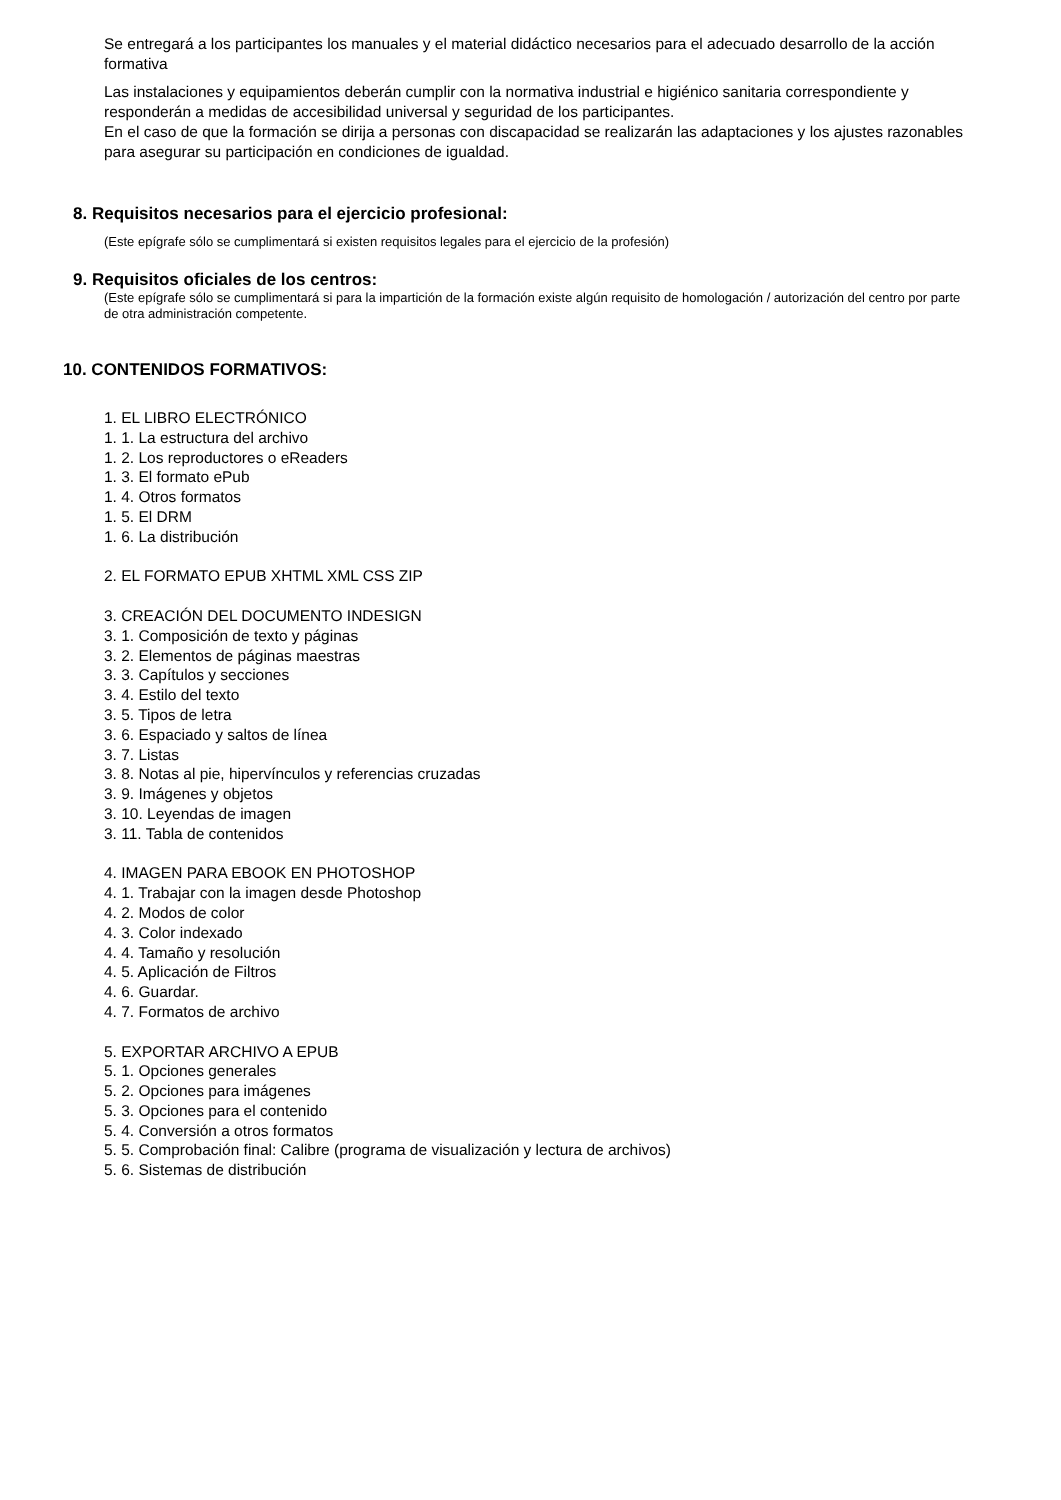Se entregará a los participantes los manuales y el material didáctico necesarios para el adecuado desarrollo de la acción formativa
Las instalaciones y equipamientos deberán cumplir con la normativa industrial e higiénico sanitaria correspondiente y responderán a medidas de accesibilidad universal y seguridad de los participantes.
En el caso de que la formación se dirija a personas con discapacidad se realizarán las adaptaciones y los ajustes razonables para asegurar su participación en condiciones de igualdad.
8. Requisitos necesarios para el ejercicio profesional:
(Este epígrafe sólo se cumplimentará si existen requisitos legales para el ejercicio de la profesión)
9. Requisitos oficiales de los centros:
(Este epígrafe sólo se cumplimentará si para la impartición de la formación existe algún requisito de homologación / autorización del centro por parte de otra administración competente.
10. CONTENIDOS FORMATIVOS:
1. EL LIBRO ELECTRÓNICO
1. 1. La estructura del archivo
1. 2. Los reproductores o eReaders
1. 3. El formato ePub
1. 4. Otros formatos
1. 5. El DRM
1. 6. La distribución
2. EL FORMATO EPUB XHTML XML CSS ZIP
3. CREACIÓN DEL DOCUMENTO INDESIGN
3. 1. Composición de texto y páginas
3. 2. Elementos de páginas maestras
3. 3. Capítulos y secciones
3. 4. Estilo del texto
3. 5. Tipos de letra
3. 6. Espaciado y saltos de línea
3. 7. Listas
3. 8. Notas al pie, hipervínculos y referencias cruzadas
3. 9. Imágenes y objetos
3. 10. Leyendas de imagen
3. 11. Tabla de contenidos
4. IMAGEN PARA EBOOK EN PHOTOSHOP
4. 1. Trabajar con la imagen desde Photoshop
4. 2. Modos de color
4. 3. Color indexado
4. 4. Tamaño y resolución
4. 5. Aplicación de Filtros
4. 6. Guardar.
4. 7. Formatos de archivo
5. EXPORTAR ARCHIVO A EPUB
5. 1. Opciones generales
5. 2. Opciones para imágenes
5. 3. Opciones para el contenido
5. 4. Conversión a otros formatos
5. 5. Comprobación final: Calibre (programa de visualización y lectura de archivos)
5. 6. Sistemas de distribución